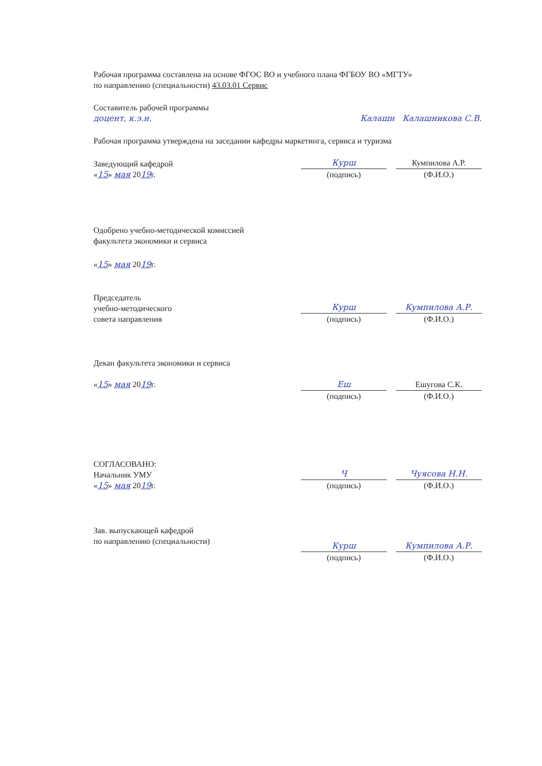Рабочая программа составлена на основе ФГОС ВО и учебного плана ФГБОУ ВО «МГТУ»
по направлению (специальности) 43.03.01 Сервис
Составитель рабочей программы
доцент, к.э.н.
Калашн Калашникова С.В.
Рабочая программа утверждена на заседании кафедры маркетинга, сервиса и туризма
Заведующий кафедрой
«15» мая 2019г.
Курш
(подпись)
Кумпилова А.Р.
(Ф.И.О.)
Одобрено учебно-методической комиссией
факультета экономики и сервиса
«15» мая 2019г.
Председатель
учебно-методического
совета направления
Курш
(подпись)
Кумпилова А.Р.
(Ф.И.О.)
Декан факультета экономики и сервиса
«15» мая 2019г.
Еш
(подпись)
Ешугова С.К.
(Ф.И.О.)
СОГЛАСОВАНО:
Начальник УМУ
«15» мая 2019г.
Ч
(подпись)
Чуясова Н.Н.
(Ф.И.О.)
Зав. выпускающей кафедрой
по направлению (специальности)
Курш
(подпись)
Кумпилова А.Р.
(Ф.И.О.)